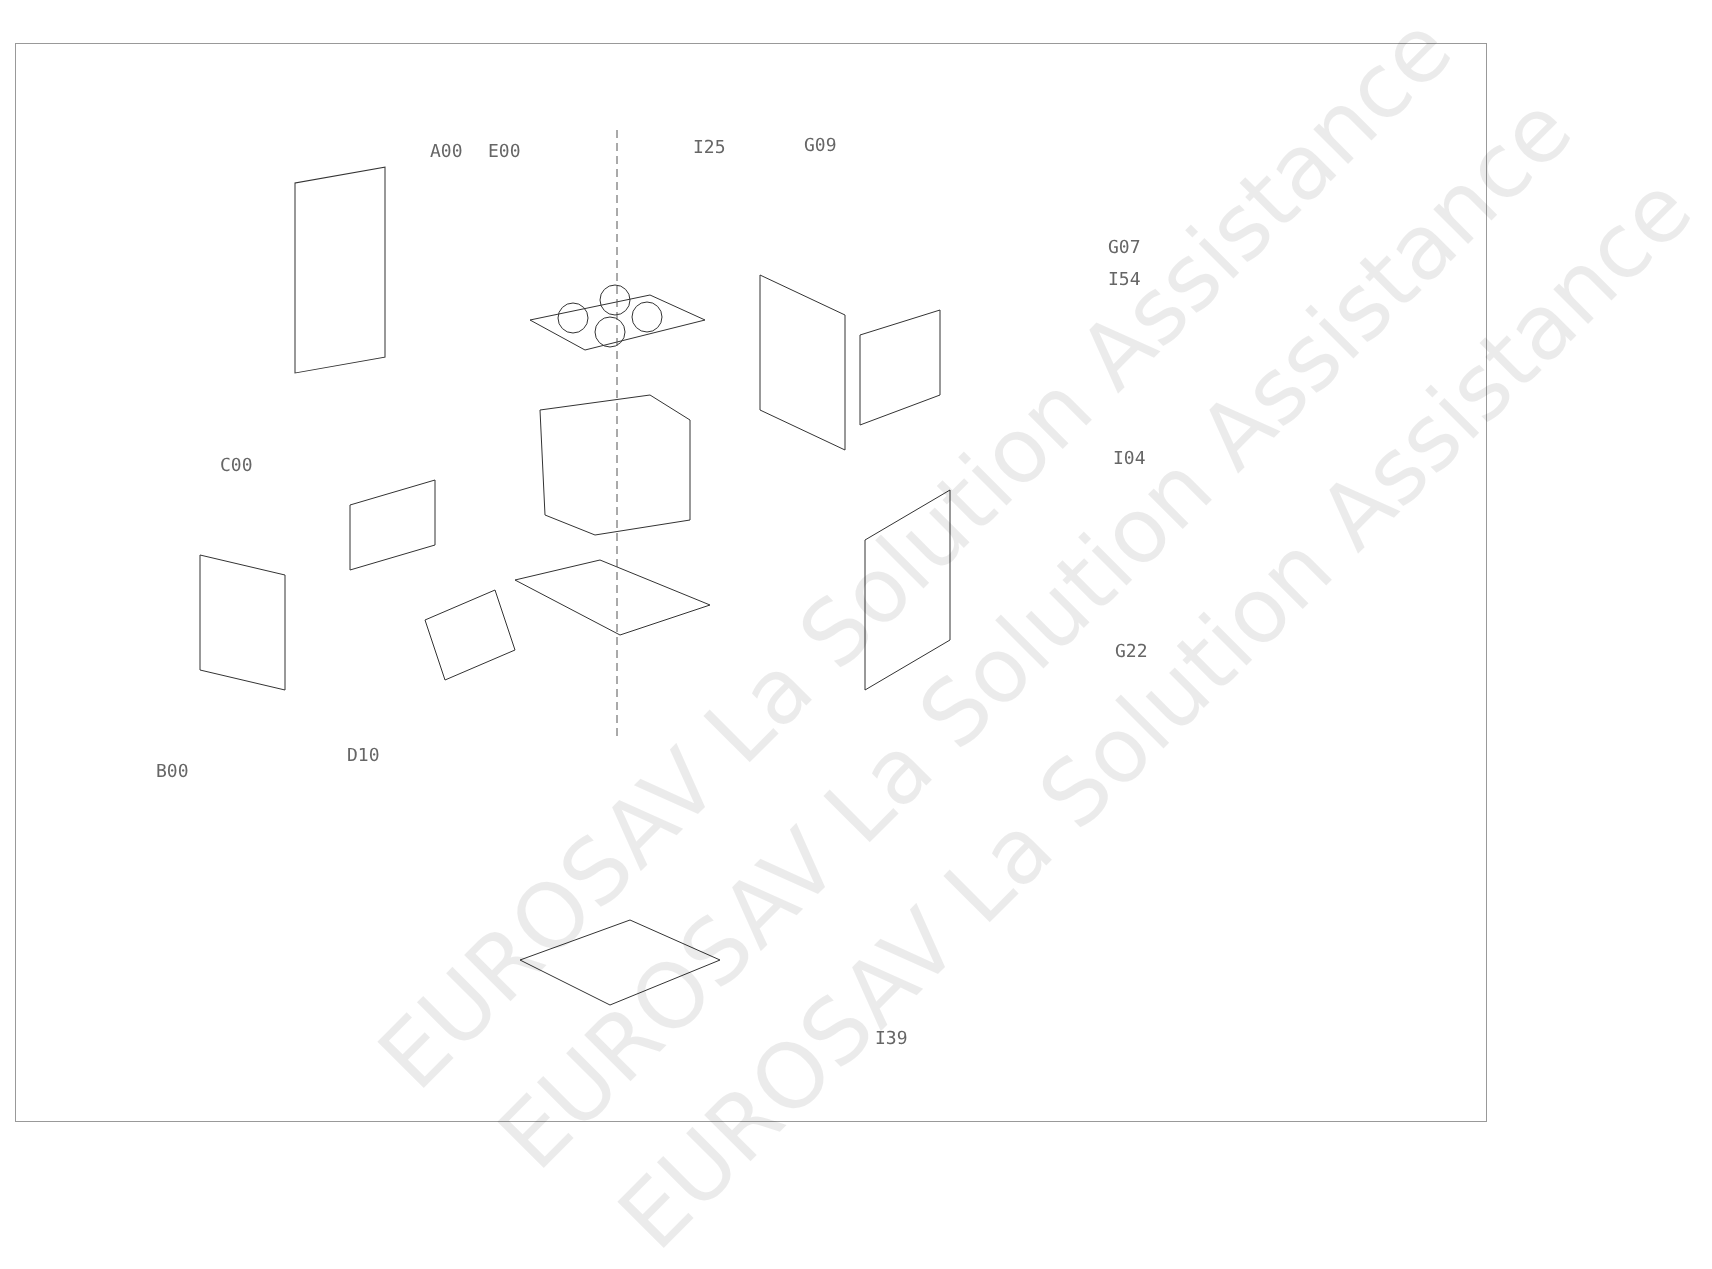A00 E00 I25 G09
G07
I54
C00 I04
G22
B00
D10
I39
EUROSAV La Solution Assistance
EUROSAV La Solution Assistance
EUROSAV La Solution Assistance